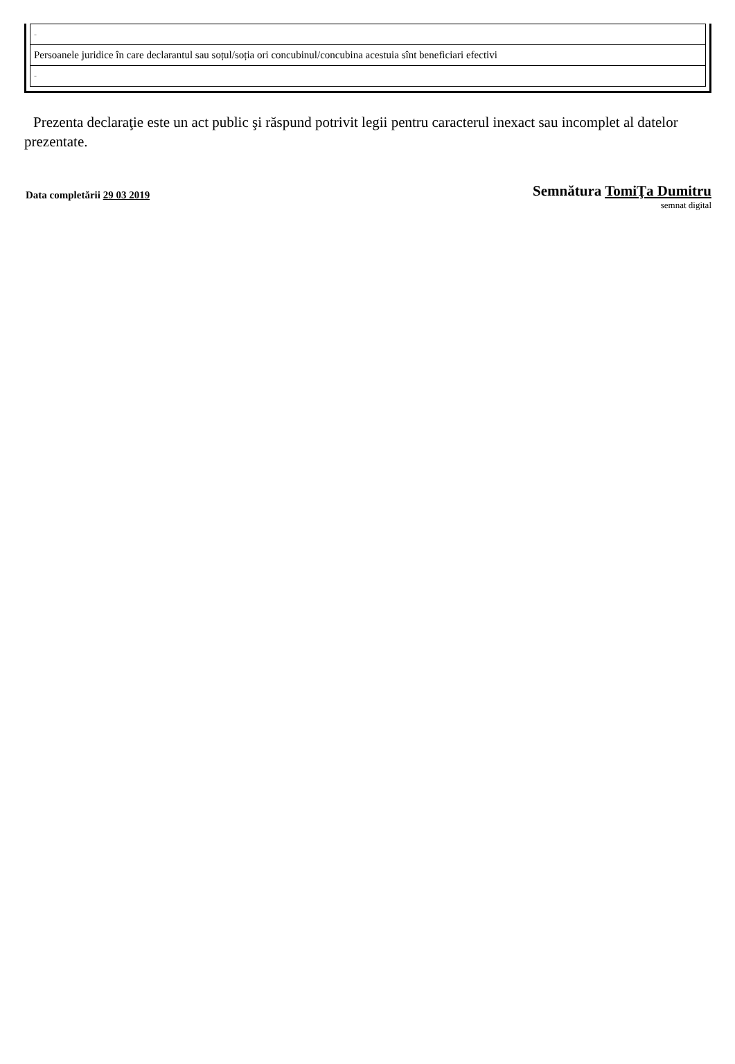| - |
| Persoanele juridice în care declarantul sau soțul/soția ori concubinul/concubina acestuia sînt beneficiari efectivi |
| - |
Prezenta declaraţie este un act public şi răspund potrivit legii pentru caracterul inexact sau incomplet al datelor prezentate.
Data completării 29 03 2019
Semnătura TomiŢa Dumitru
semnat digital